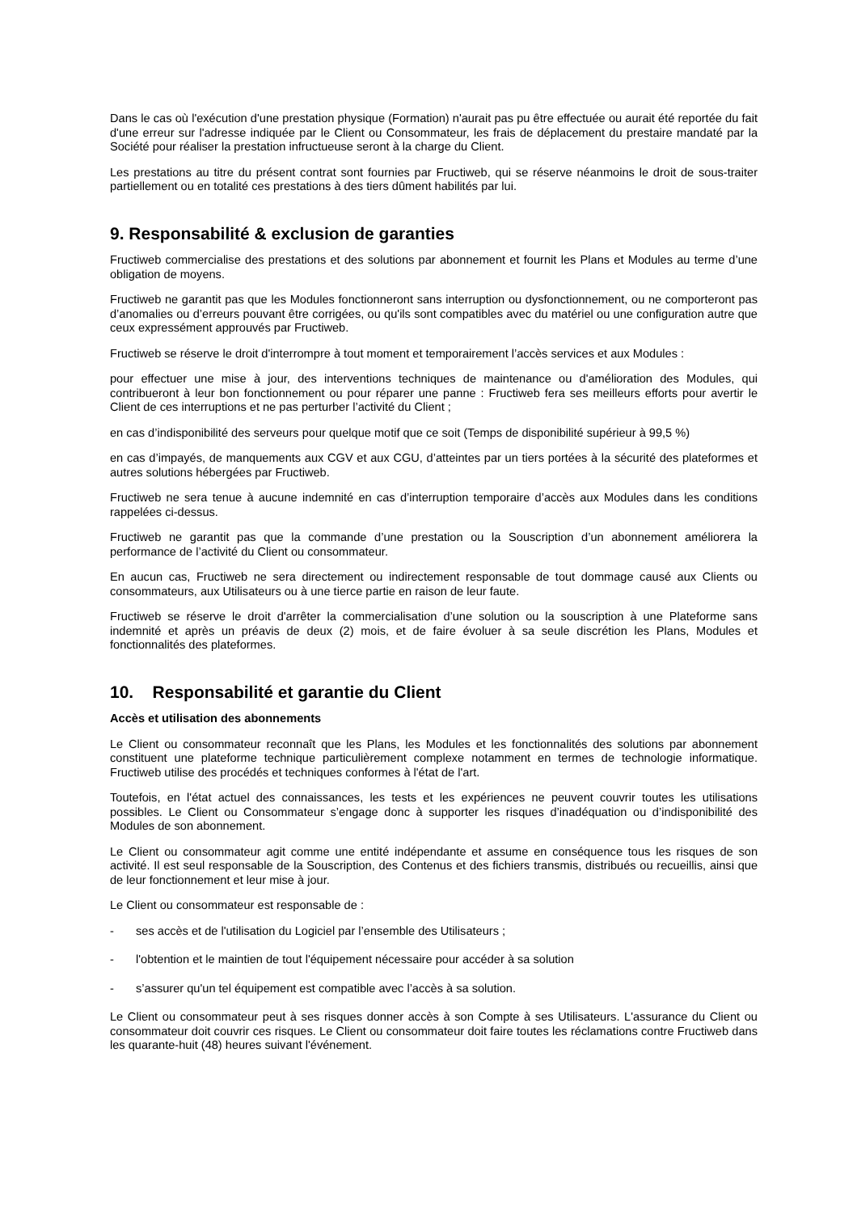Dans le cas où l'exécution d'une prestation physique (Formation) n'aurait pas pu être effectuée ou aurait été reportée du fait d'une erreur sur l'adresse indiquée par le Client ou Consommateur, les frais de déplacement du prestaire mandaté par la Société pour réaliser la prestation infructueuse seront à la charge du Client.
Les prestations au titre du présent contrat sont fournies par Fructiweb, qui se réserve néanmoins le droit de sous-traiter partiellement ou en totalité ces prestations à des tiers dûment habilités par lui.
9. Responsabilité & exclusion de garanties
Fructiweb commercialise des prestations et des solutions par abonnement et fournit les Plans et Modules au terme d’une obligation de moyens.
Fructiweb ne garantit pas que les Modules fonctionneront sans interruption ou dysfonctionnement, ou ne comporteront pas d’anomalies ou d’erreurs pouvant être corrigées, ou qu'ils sont compatibles avec du matériel ou une configuration autre que ceux expressément approuvés par Fructiweb.
Fructiweb se réserve le droit d'interrompre à tout moment et temporairement l’accès services et aux Modules :
pour effectuer une mise à jour, des interventions techniques de maintenance ou d'amélioration des Modules, qui contribueront à leur bon fonctionnement ou pour réparer une panne : Fructiweb fera ses meilleurs efforts pour avertir le Client de ces interruptions et ne pas perturber l’activité du Client ;
en cas d’indisponibilité des serveurs pour quelque motif que ce soit (Temps de disponibilité supérieur à 99,5 %)
en cas d’impayés, de manquements aux CGV et aux CGU, d’atteintes par un tiers portées à la sécurité des plateformes et autres solutions hébergées par Fructiweb.
Fructiweb ne sera tenue à aucune indemnité en cas d’interruption temporaire d’accès aux Modules dans les conditions rappelées ci-dessus.
Fructiweb ne garantit pas que la commande d’une prestation ou la Souscription d’un abonnement améliorera la performance de l’activité du Client ou consommateur.
En aucun cas, Fructiweb ne sera directement ou indirectement responsable de tout dommage causé aux Clients ou consommateurs, aux Utilisateurs ou à une tierce partie en raison de leur faute.
Fructiweb se réserve le droit d'arrêter la commercialisation d’une solution ou la souscription à une Plateforme sans indemnité et après un préavis de deux (2) mois, et de faire évoluer à sa seule discrétion les Plans, Modules et fonctionnalités des plateformes.
10. Responsabilité et garantie du Client
Accès et utilisation des abonnements
Le Client ou consommateur reconnaît que les Plans, les Modules et les fonctionnalités des solutions par abonnement constituent une plateforme technique particulièrement complexe notamment en termes de technologie informatique. Fructiweb utilise des procédés et techniques conformes à l'état de l'art.
Toutefois, en l'état actuel des connaissances, les tests et les expériences ne peuvent couvrir toutes les utilisations possibles. Le Client ou Consommateur s’engage donc à supporter les risques d’inadéquation ou d’indisponibilité des Modules de son abonnement.
Le Client ou consommateur agit comme une entité indépendante et assume en conséquence tous les risques de son activité. Il est seul responsable de la Souscription, des Contenus et des fichiers transmis, distribués ou recueillis, ainsi que de leur fonctionnement et leur mise à jour.
Le Client ou consommateur est responsable de :
- ses accès et de l'utilisation du Logiciel par l’ensemble des Utilisateurs ;
- l'obtention et le maintien de tout l'équipement nécessaire pour accéder à sa solution
- s’assurer qu'un tel équipement est compatible avec l’accès à sa solution.
Le Client ou consommateur peut à ses risques donner accès à son Compte à ses Utilisateurs. L'assurance du Client ou consommateur doit couvrir ces risques. Le Client ou consommateur doit faire toutes les réclamations contre Fructiweb dans les quarante-huit (48) heures suivant l'événement.